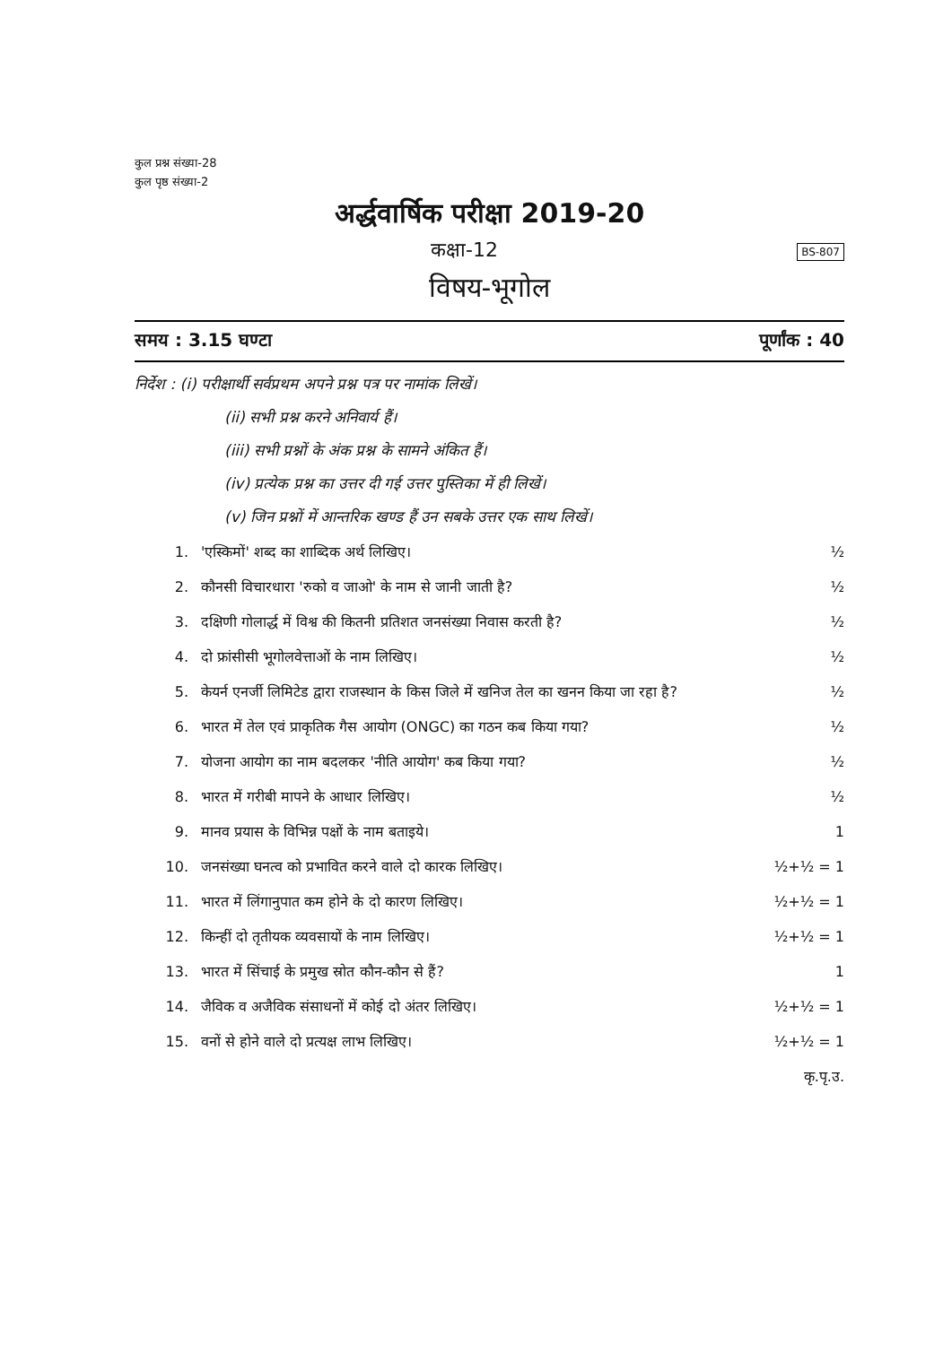कुल प्रश्न संख्या-28
कुल पृष्ठ संख्या-2
अर्द्धवार्षिक परीक्षा 2019-20
कक्षा-12 BS-807
विषय-भूगोल
समय : 3.15 घण्टा पूर्णांक : 40
निर्देश : (i) परीक्षार्थी सर्वप्रथम अपने प्रश्न पत्र पर नामांक लिखें।
(ii) सभी प्रश्न करने अनिवार्य हैं।
(iii) सभी प्रश्नों के अंक प्रश्न के सामने अंकित हैं।
(iv) प्रत्येक प्रश्न का उत्तर दी गई उत्तर पुस्तिका में ही लिखें।
(v) जिन प्रश्नों में आन्तरिक खण्ड हैं उन सबके उत्तर एक साथ लिखें।
1. 'एस्किमों' शब्द का शाब्दिक अर्थ लिखिए। ½
2. कौनसी विचारधारा 'रुको व जाओ' के नाम से जानी जाती है? ½
3. दक्षिणी गोलार्द्ध में विश्व की कितनी प्रतिशत जनसंख्या निवास करती है? ½
4. दो फ्रांसीसी भूगोलवेत्ताओं के नाम लिखिए। ½
5. केयर्न एनर्जी लिमिटेड द्वारा राजस्थान के किस जिले में खनिज तेल का खनन किया जा रहा है? ½
6. भारत में तेल एवं प्राकृतिक गैस आयोग (ONGC) का गठन कब किया गया? ½
7. योजना आयोग का नाम बदलकर 'नीति आयोग' कब किया गया? ½
8. भारत में गरीबी मापने के आधार लिखिए। ½
9. मानव प्रयास के विभिन्न पक्षों के नाम बताइये। 1
10. जनसंख्या घनत्व को प्रभावित करने वाले दो कारक लिखिए। ½+½ = 1
11. भारत में लिंगानुपात कम होने के दो कारण लिखिए। ½+½ = 1
12. किन्हीं दो तृतीयक व्यवसायों के नाम लिखिए। ½+½ = 1
13. भारत में सिंचाई के प्रमुख स्रोत कौन-कौन से हैं? 1
14. जैविक व अजैविक संसाधनों में कोई दो अंतर लिखिए। ½+½ = 1
15. वनों से होने वाले दो प्रत्यक्ष लाभ लिखिए। ½+½ = 1
कृ.पृ.उ.